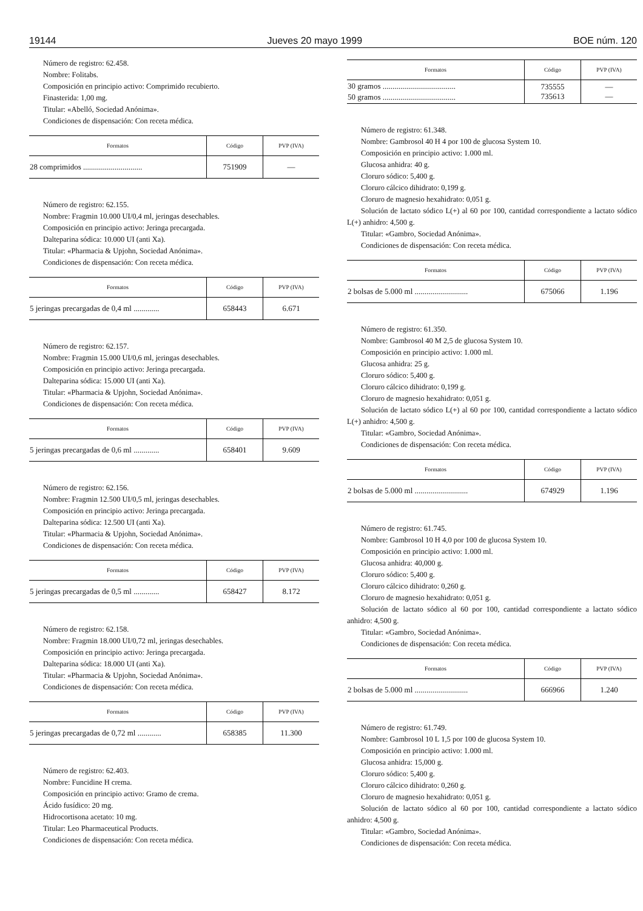19144 Jueves 20 mayo 1999 BOE núm. 120
Número de registro: 62.458.
Nombre: Folitabs.
Composición en principio activo: Comprimido recubierto.
Finasterida: 1,00 mg.
Titular: «Abelló, Sociedad Anónima».
Condiciones de dispensación: Con receta médica.
| Formatos | Código | PVP (IVA) |
| --- | --- | --- |
| 28 comprimidos .............................. | 751909 | — |
Número de registro: 62.155.
Nombre: Fragmin 10.000 UI/0,4 ml, jeringas desechables.
Composición en principio activo: Jeringa precargada.
Dalteparina sódica: 10.000 UI (anti Xa).
Titular: «Pharmacia & Upjohn, Sociedad Anónima».
Condiciones de dispensación: Con receta médica.
| Formatos | Código | PVP (IVA) |
| --- | --- | --- |
| 5 jeringas precargadas de 0,4 ml ............. | 658443 | 6.671 |
Número de registro: 62.157.
Nombre: Fragmin 15.000 UI/0,6 ml, jeringas desechables.
Composición en principio activo: Jeringa precargada.
Dalteparina sódica: 15.000 UI (anti Xa).
Titular: «Pharmacia & Upjohn, Sociedad Anónima».
Condiciones de dispensación: Con receta médica.
| Formatos | Código | PVP (IVA) |
| --- | --- | --- |
| 5 jeringas precargadas de 0,6 ml ............. | 658401 | 9.609 |
Número de registro: 62.156.
Nombre: Fragmin 12.500 UI/0,5 ml, jeringas desechables.
Composición en principio activo: Jeringa precargada.
Dalteparina sódica: 12.500 UI (anti Xa).
Titular: «Pharmacia & Upjohn, Sociedad Anónima».
Condiciones de dispensación: Con receta médica.
| Formatos | Código | PVP (IVA) |
| --- | --- | --- |
| 5 jeringas precargadas de 0,5 ml ............. | 658427 | 8.172 |
Número de registro: 62.158.
Nombre: Fragmin 18.000 UI/0,72 ml, jeringas desechables.
Composición en principio activo: Jeringa precargada.
Dalteparina sódica: 18.000 UI (anti Xa).
Titular: «Pharmacia & Upjohn, Sociedad Anónima».
Condiciones de dispensación: Con receta médica.
| Formatos | Código | PVP (IVA) |
| --- | --- | --- |
| 5 jeringas precargadas de 0,72 ml ............ | 658385 | 11.300 |
Número de registro: 62.403.
Nombre: Funcidine H crema.
Composición en principio activo: Gramo de crema.
Ácido fusídico: 20 mg.
Hidrocortisona acetato: 10 mg.
Titular: Leo Pharmaceutical Products.
Condiciones de dispensación: Con receta médica.
| Formatos | Código | PVP (IVA) |
| --- | --- | --- |
| 30 gramos ..................................... 50 gramos ..................................... | 735555 735613 | — — |
Número de registro: 61.348.
Nombre: Gambrosol 40 H 4 por 100 de glucosa System 10.
Composición en principio activo: 1.000 ml.
Glucosa anhidra: 40 g.
Cloruro sódico: 5,400 g.
Cloruro cálcico dihidrato: 0,199 g.
Cloruro de magnesio hexahidrato: 0,051 g.
Solución de lactato sódico L(+) al 60 por 100, cantidad correspondiente a lactato sódico L(+) anhidro: 4,500 g.
Titular: «Gambro, Sociedad Anónima».
Condiciones de dispensación: Con receta médica.
| Formatos | Código | PVP (IVA) |
| --- | --- | --- |
| 2 bolsas de 5.000 ml ........................... | 675066 | 1.196 |
Número de registro: 61.350.
Nombre: Gambrosol 40 M 2,5 de glucosa System 10.
Composición en principio activo: 1.000 ml.
Glucosa anhidra: 25 g.
Cloruro sódico: 5,400 g.
Cloruro cálcico dihidrato: 0,199 g.
Cloruro de magnesio hexahidrato: 0,051 g.
Solución de lactato sódico L(+) al 60 por 100, cantidad correspondiente a lactato sódico L(+) anhidro: 4,500 g.
Titular: «Gambro, Sociedad Anónima».
Condiciones de dispensación: Con receta médica.
| Formatos | Código | PVP (IVA) |
| --- | --- | --- |
| 2 bolsas de 5.000 ml ........................... | 674929 | 1.196 |
Número de registro: 61.745.
Nombre: Gambrosol 10 H 4,0 por 100 de glucosa System 10.
Composición en principio activo: 1.000 ml.
Glucosa anhidra: 40,000 g.
Cloruro sódico: 5,400 g.
Cloruro cálcico dihidrato: 0,260 g.
Cloruro de magnesio hexahidrato: 0,051 g.
Solución de lactato sódico al 60 por 100, cantidad correspondiente a lactato sódico anhidro: 4,500 g.
Titular: «Gambro, Sociedad Anónima».
Condiciones de dispensación: Con receta médica.
| Formatos | Código | PVP (IVA) |
| --- | --- | --- |
| 2 bolsas de 5.000 ml ........................... | 666966 | 1.240 |
Número de registro: 61.749.
Nombre: Gambrosol 10 L 1,5 por 100 de glucosa System 10.
Composición en principio activo: 1.000 ml.
Glucosa anhidra: 15,000 g.
Cloruro sódico: 5,400 g.
Cloruro cálcico dihidrato: 0,260 g.
Cloruro de magnesio hexahidrato: 0,051 g.
Solución de lactato sódico al 60 por 100, cantidad correspondiente a lactato sódico anhidro: 4,500 g.
Titular: «Gambro, Sociedad Anónima».
Condiciones de dispensación: Con receta médica.